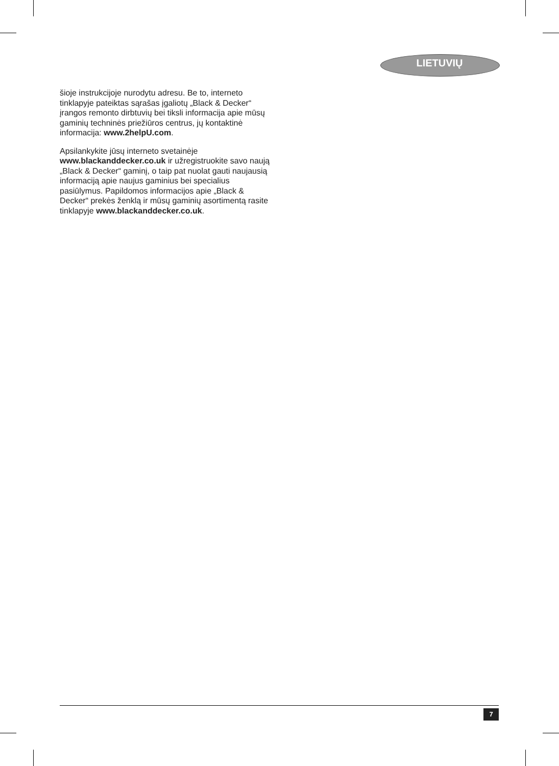LIETUVIŲ
šioje instrukcijoje nurodytu adresu. Be to, interneto tinklapyje pateiktas sąrašas įgaliotų „Black & Decker“ įrangos remonto dirbtuvių bei tiksli informacija apie mūsų gaminių techninės priežiūros centrus, jų kontaktinė informacija: www.2helpU.com.
Apsilankykite jūsų interneto svetainėje www.blackanddecker.co.uk ir užregistruokite savo naują „Black & Decker“ gaminį, o taip pat nuolat gauti naujausią informaciją apie naujus gaminius bei specialius pasiūlymus. Papildomos informacijos apie „Black & Decker“ prekės ženklą ir mūsų gaminių asortimentą rasite tinklapyje www.blackanddecker.co.uk.
7